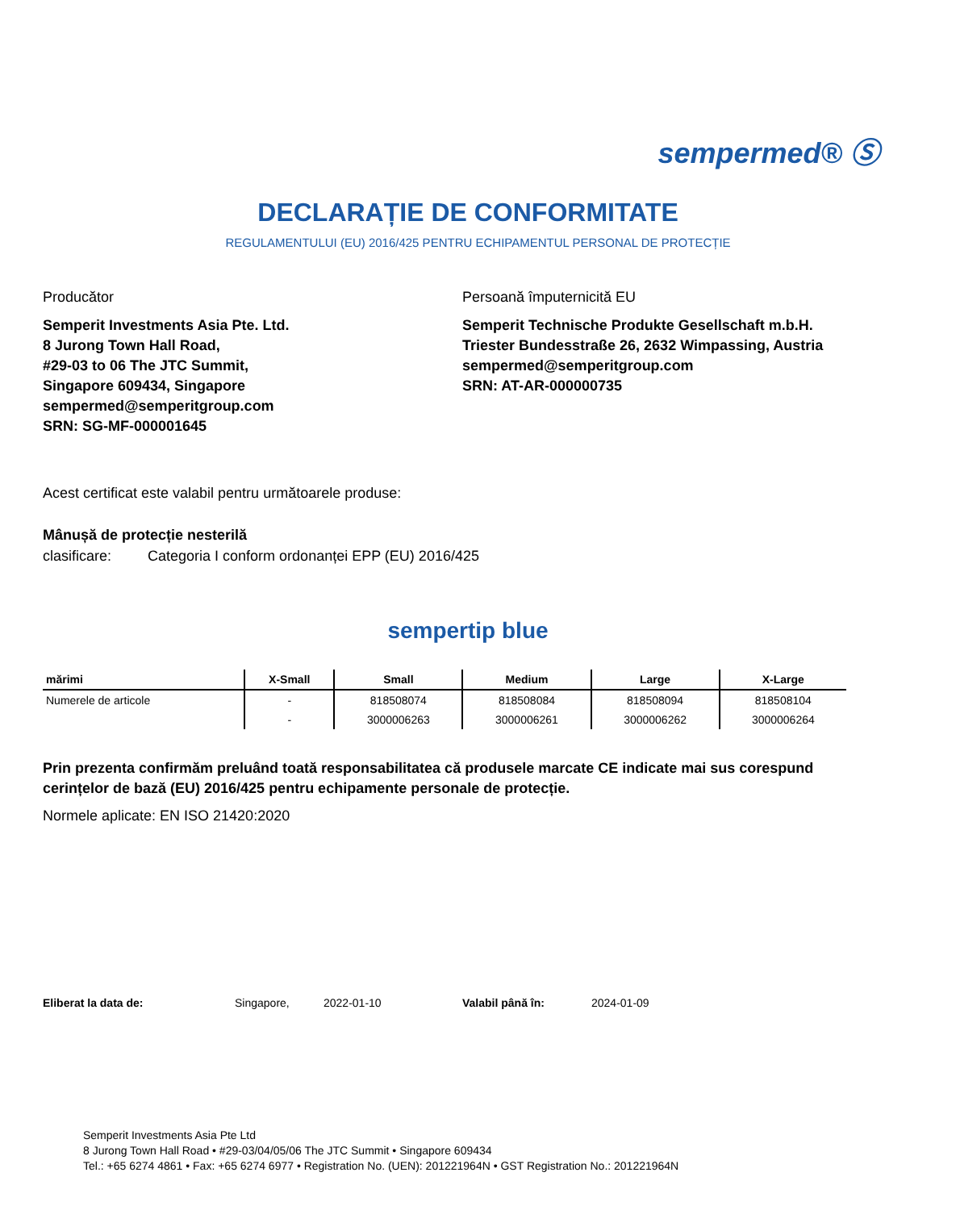sempermed® Ⓢ
DECLARAȚIE DE CONFORMITATE
REGULAMENTULUI (EU) 2016/425 PENTRU ECHIPAMENTUL PERSONAL DE PROTECȚIE
Producător
Semperit Investments Asia Pte. Ltd.
8 Jurong Town Hall Road,
#29-03 to 06 The JTC Summit,
Singapore 609434, Singapore
sempermed@semperitgroup.com
SRN: SG-MF-000001645
Persoană împuternicită EU
Semperit Technische Produkte Gesellschaft m.b.H.
Triester Bundesstraße 26, 2632 Wimpassing, Austria
sempermed@semperitgroup.com
SRN: AT-AR-000000735
Acest certificat este valabil pentru următoarele produse:
Mânușă de protecție nesterilă
clasificare: Categoria I conform ordonanței EPP (EU) 2016/425
sempertip blue
| mărimi | X-Small | Small | Medium | Large | X-Large |
| --- | --- | --- | --- | --- | --- |
| Numerele de articole | - | 818508074 | 818508084 | 818508094 | 818508104 |
| | - | 3000006263 | 3000006261 | 3000006262 | 3000006264 |
Prin prezenta confirmăm preluând toată responsabilitatea că produsele marcate CE indicate mai sus corespund cerințelor de bază (EU) 2016/425 pentru echipamente personale de protecție.
Normele aplicate: EN ISO 21420:2020
Eliberat la data de: Singapore, 2022-01-10 Valabil până în: 2024-01-09
Semperit Investments Asia Pte Ltd
8 Jurong Town Hall Road • #29-03/04/05/06 The JTC Summit • Singapore 609434
Tel.: +65 6274 4861 • Fax: +65 6274 6977 • Registration No. (UEN): 201221964N • GST Registration No.: 201221964N